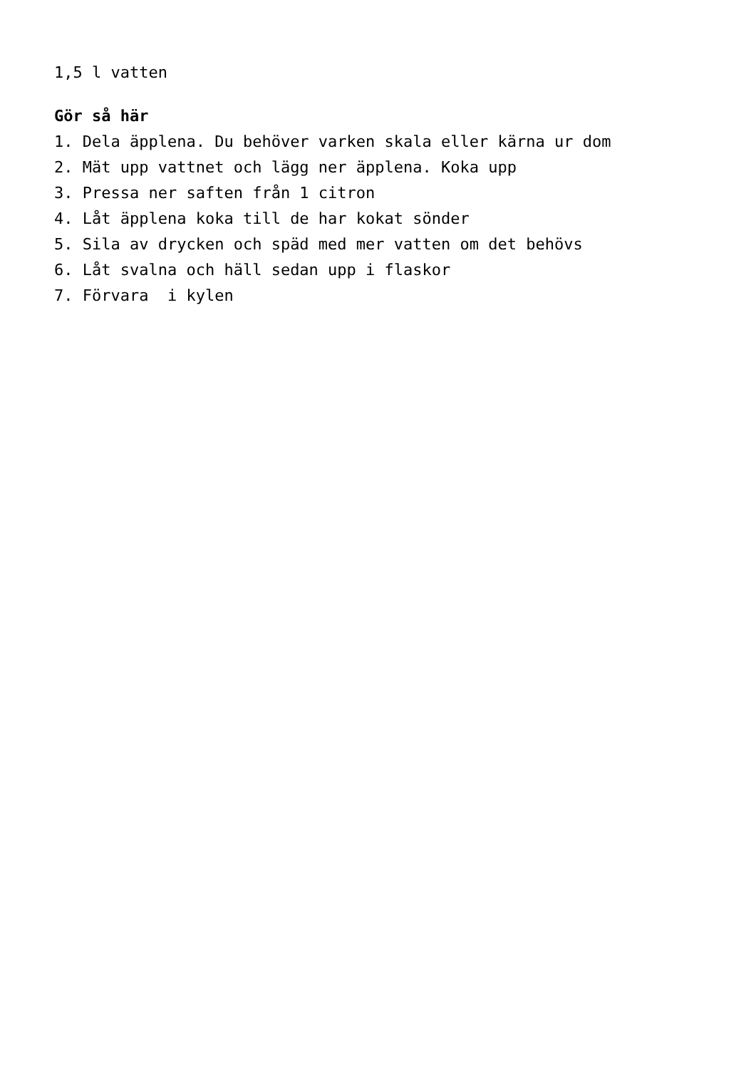1,5 l vatten
Gör så här
1. Dela äpplena. Du behöver varken skala eller kärna ur dom
2. Mät upp vattnet och lägg ner äpplena. Koka upp
3. Pressa ner saften från 1 citron
4. Låt äpplena koka till de har kokat sönder
5. Sila av drycken och späd med mer vatten om det behövs
6. Låt svalna och häll sedan upp i flaskor
7. Förvara i kylen